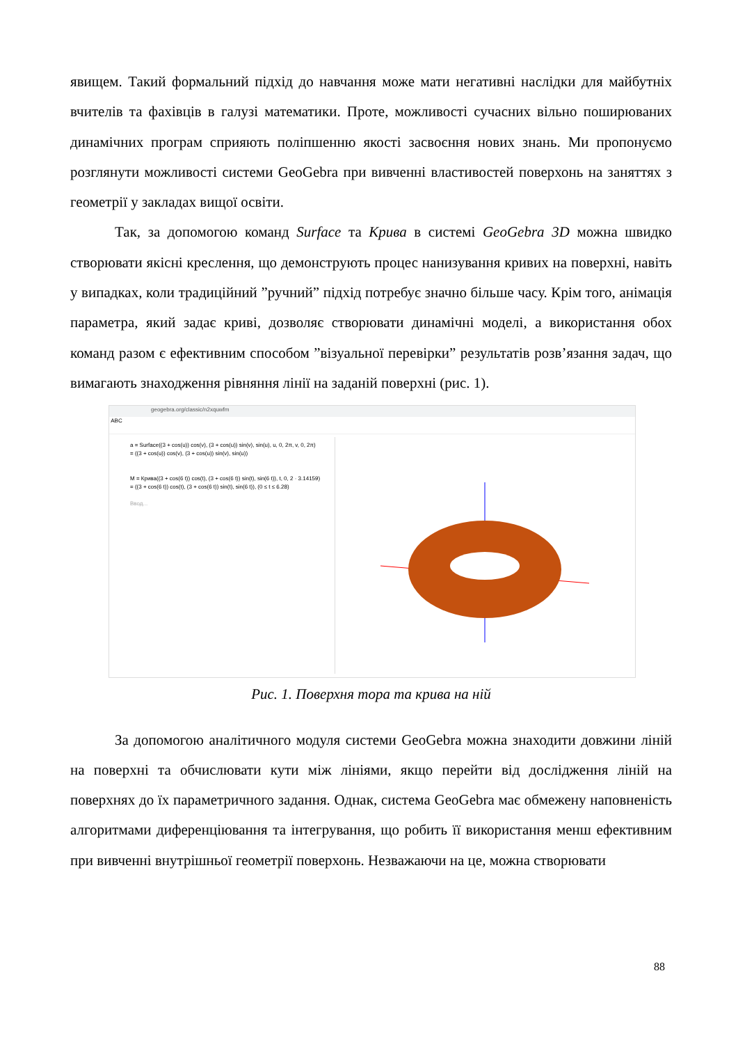явищем. Такий формальний підхід до навчання може мати негативні наслідки для майбутніх вчителів та фахівців в галузі математики. Проте, можливості сучасних вільно поширюваних динамічних програм сприяють поліпшенню якості засвоєння нових знань. Ми пропонуємо розглянути можливості системи GeoGebra при вивченні властивостей поверхонь на заняттях з геометрії у закладах вищої освіти.
Так, за допомогою команд Surface та Крива в системі GeoGebra 3D можна швидко створювати якісні креслення, що демонструють процес нанизування кривих на поверхні, навіть у випадках, коли традиційний ”ручний” підхід потребує значно більше часу. Крім того, анімація параметра, який задає криві, дозволяє створювати динамічні моделі, а використання обох команд разом є ефективним способом ”візуальної перевірки” результатів розв’язання задач, що вимагають знаходження рівняння лінії на заданій поверхні (рис. 1).
geogebra.org/classic/n2xquwfm
ABC
a = Surface((3 + cos(u)) cos(v), (3 + cos(u)) sin(v), sin(u), u, 0, 2π, v, 0, 2π)
= ((3 + cos(u)) cos(v), (3 + cos(u)) sin(v), sin(u))
M = Крива((3 + cos(6 t)) cos(t), (3 + cos(6 t)) sin(t), sin(6 t)), t, 0, 2 · 3.14159)
= ((3 + cos(6 t)) cos(t), (3 + cos(6 t)) sin(t), sin(6 t)), (0 ≤ t ≤ 6.28)
Ввод...
Рис. 1. Поверхня тора та крива на ній
За допомогою аналітичного модуля системи GeoGebra можна знаходити довжини ліній на поверхні та обчислювати кути між лініями, якщо перейти від дослідження ліній на поверхнях до їх параметричного задання. Однак, система GeoGebra має обмежену наповненість алгоритмами диференціювання та інтегрування, що робить її використання менш ефективним при вивченні внутрішньої геометрії поверхонь. Незважаючи на це, можна створювати
88